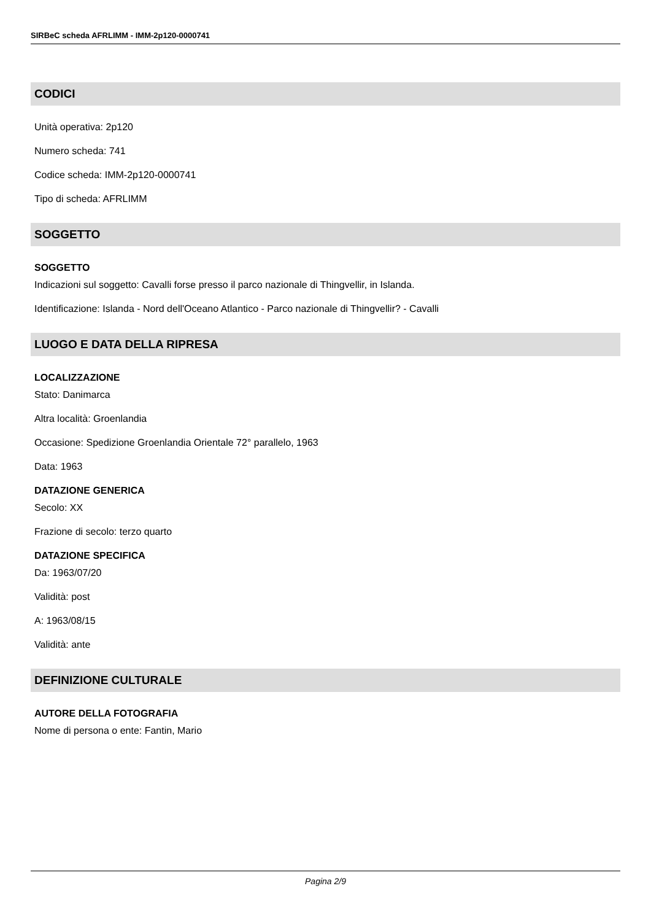SIRBeC scheda AFRLIMM - IMM-2p120-0000741
CODICI
Unità operativa: 2p120
Numero scheda: 741
Codice scheda: IMM-2p120-0000741
Tipo di scheda: AFRLIMM
SOGGETTO
SOGGETTO
Indicazioni sul soggetto: Cavalli forse presso il parco nazionale di Thingvellir, in Islanda.
Identificazione: Islanda - Nord dell'Oceano Atlantico - Parco nazionale di Thingvellir? - Cavalli
LUOGO E DATA DELLA RIPRESA
LOCALIZZAZIONE
Stato: Danimarca
Altra località: Groenlandia
Occasione: Spedizione Groenlandia Orientale 72° parallelo, 1963
Data: 1963
DATAZIONE GENERICA
Secolo: XX
Frazione di secolo: terzo quarto
DATAZIONE SPECIFICA
Da: 1963/07/20
Validità: post
A: 1963/08/15
Validità: ante
DEFINIZIONE CULTURALE
AUTORE DELLA FOTOGRAFIA
Nome di persona o ente: Fantin, Mario
Pagina 2/9